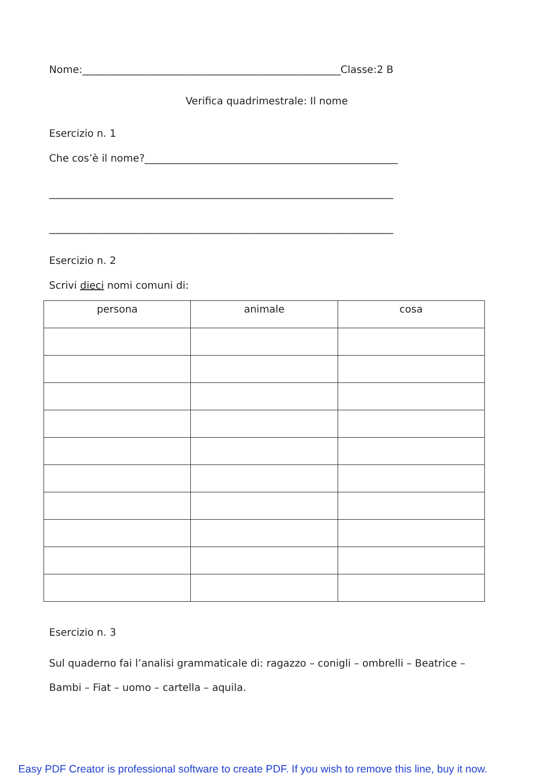Nome:___________________________________________________Classe:2 B
Verifica quadrimestrale: Il nome
Esercizio n. 1
Che cos’è il nome?__________________________________________________
____________________________________________________________________
____________________________________________________________________
Esercizio n. 2
Scrivi dieci nomi comuni di:
| persona | animale | cosa |
| --- | --- | --- |
Esercizio n. 3
Sul quaderno fai l’analisi grammaticale di: ragazzo – conigli – ombrelli – Beatrice – Bambi – Fiat – uomo – cartella – aquila.
Easy PDF Creator is professional software to create PDF. If you wish to remove this line, buy it now.